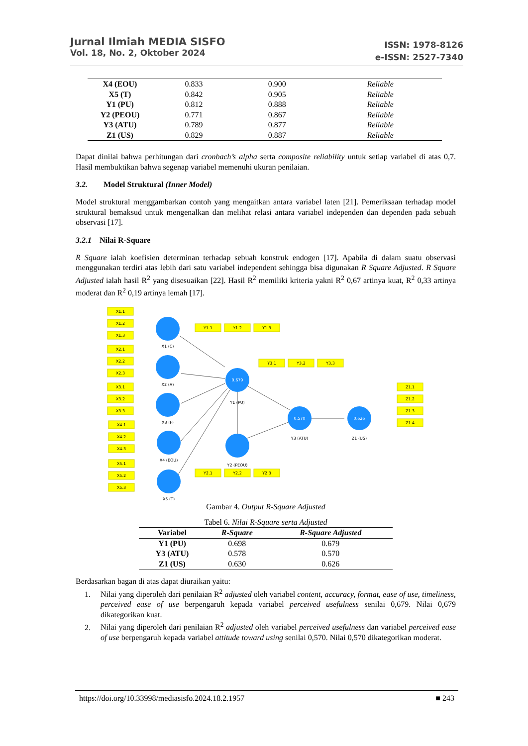Jurnal Ilmiah MEDIA SISFO
Vol. 18, No. 2, Oktober 2024
ISSN: 1978-8126
e-ISSN: 2527-7340
| X4 (EOU) | 0.833 | 0.900 | Reliable |
| X5 (T) | 0.842 | 0.905 | Reliable |
| Y1 (PU) | 0.812 | 0.888 | Reliable |
| Y2 (PEOU) | 0.771 | 0.867 | Reliable |
| Y3 (ATU) | 0.789 | 0.877 | Reliable |
| Z1 (US) | 0.829 | 0.887 | Reliable |
Dapat dinilai bahwa perhitungan dari cronbach’s alpha serta composite reliability untuk setiap variabel di atas 0,7. Hasil membuktikan bahwa segenap variabel memenuhi ukuran penilaian.
3.2. Model Struktural (Inner Model)
Model struktural menggambarkan contoh yang mengaitkan antara variabel laten [21]. Pemeriksaan terhadap model struktural bemaksud untuk mengenalkan dan melihat relasi antara variabel independen dan dependen pada sebuah observasi [17].
3.2.1 Nilai R-Square
R Square ialah koefisien determinan terhadap sebuah konstruk endogen [17]. Apabila di dalam suatu observasi menggunakan terdiri atas lebih dari satu variabel independent sehingga bisa digunakan R Square Adjusted. R Square Adjusted ialah hasil R<sup>2</sup> yang disesuaikan [22]. Hasil R<sup>2</sup> memiliki kriteria yakni R<sup>2</sup> 0,67 artinya kuat, R<sup>2</sup> 0,33 artinya moderat dan R<sup>2</sup> 0,19 artinya lemah [17].
0.679
0.570
0.626
X1 (C)
X2 (A)
X3 (F)
X4 (EOU)
X5 (T)
Y1 (PU)
Y2 (PEOU)
Y3 (ATU)
Z1 (US)
X1.1
X1.2
X1.3
X2.1
X2.2
X2.3
X3.1
X3.2
X3.3
X4.1
X4.2
X4.3
X5.1
X5.2
X5.3
Y1.1
Y1.2
Y1.3
Y3.1
Y3.2
Y3.3
Y2.1
Y2.2
Y2.3
Z1.1
Z1.2
Z1.3
Z1.4
Gambar 4. Output R-Square Adjusted
Tabel 6. Nilai R-Square serta Adjusted
| Variabel | R-Square | R-Square Adjusted |
| --- | --- | --- |
| Y1 (PU) | 0.698 | 0.679 |
| Y3 (ATU) | 0.578 | 0.570 |
| Z1 (US) | 0.630 | 0.626 |
Berdasarkan bagan di atas dapat diuraikan yaitu:
1. Nilai yang diperoleh dari penilaian R<sup>2</sup> adjusted oleh variabel content, accuracy, format, ease of use, timeliness, perceived ease of use berpengaruh kepada variabel perceived usefulness senilai 0,679. Nilai 0,679 dikategorikan kuat.
2. Nilai yang diperoleh dari penilaian R<sup>2</sup> adjusted oleh variabel perceived usefulness dan variabel perceived ease of use berpengaruh kepada variabel attitude toward using senilai 0,570. Nilai 0,570 dikategorikan moderat.
https://doi.org/10.33998/mediasisfo.2024.18.2.1957 ■ 243